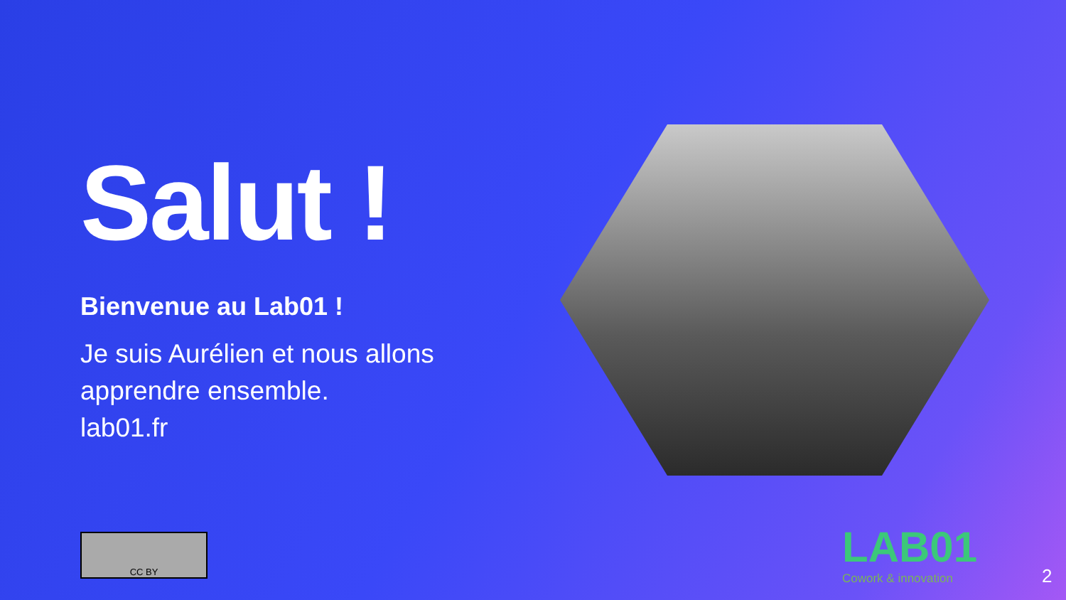Salut !
Bienvenue au Lab01 !
Je suis Aurélien et nous allons apprendre ensemble.
lab01.fr
CC BY LAB01
Cowork & innovation
2